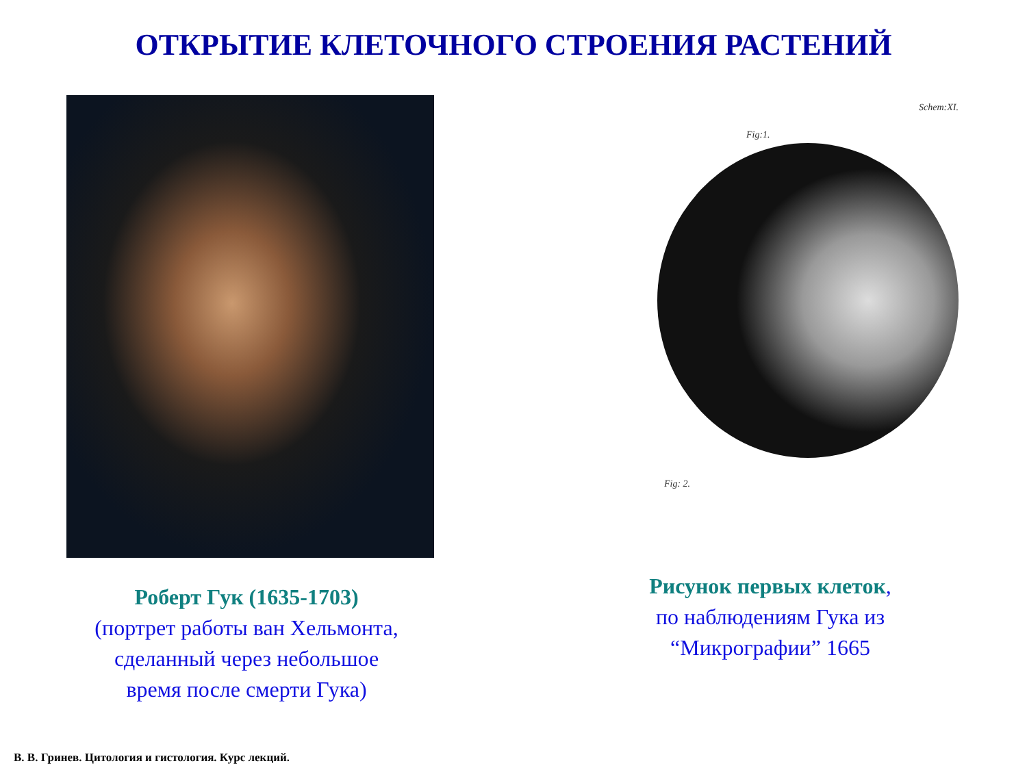ОТКРЫТИЕ КЛЕТОЧНОГО СТРОЕНИЯ РАСТЕНИЙ
Роберт Гук (1635-1703)
(портрет работы ван Хельмонта,
сделанный через небольшое
время после смерти Гука)
Schem:XI.
Fig:1.
Fig: 2.
Рисунок первых клеток,
по наблюдениям Гука из
“Микрографии” 1665
В. В. Гринев. Цитология и гистология. Курс лекций.